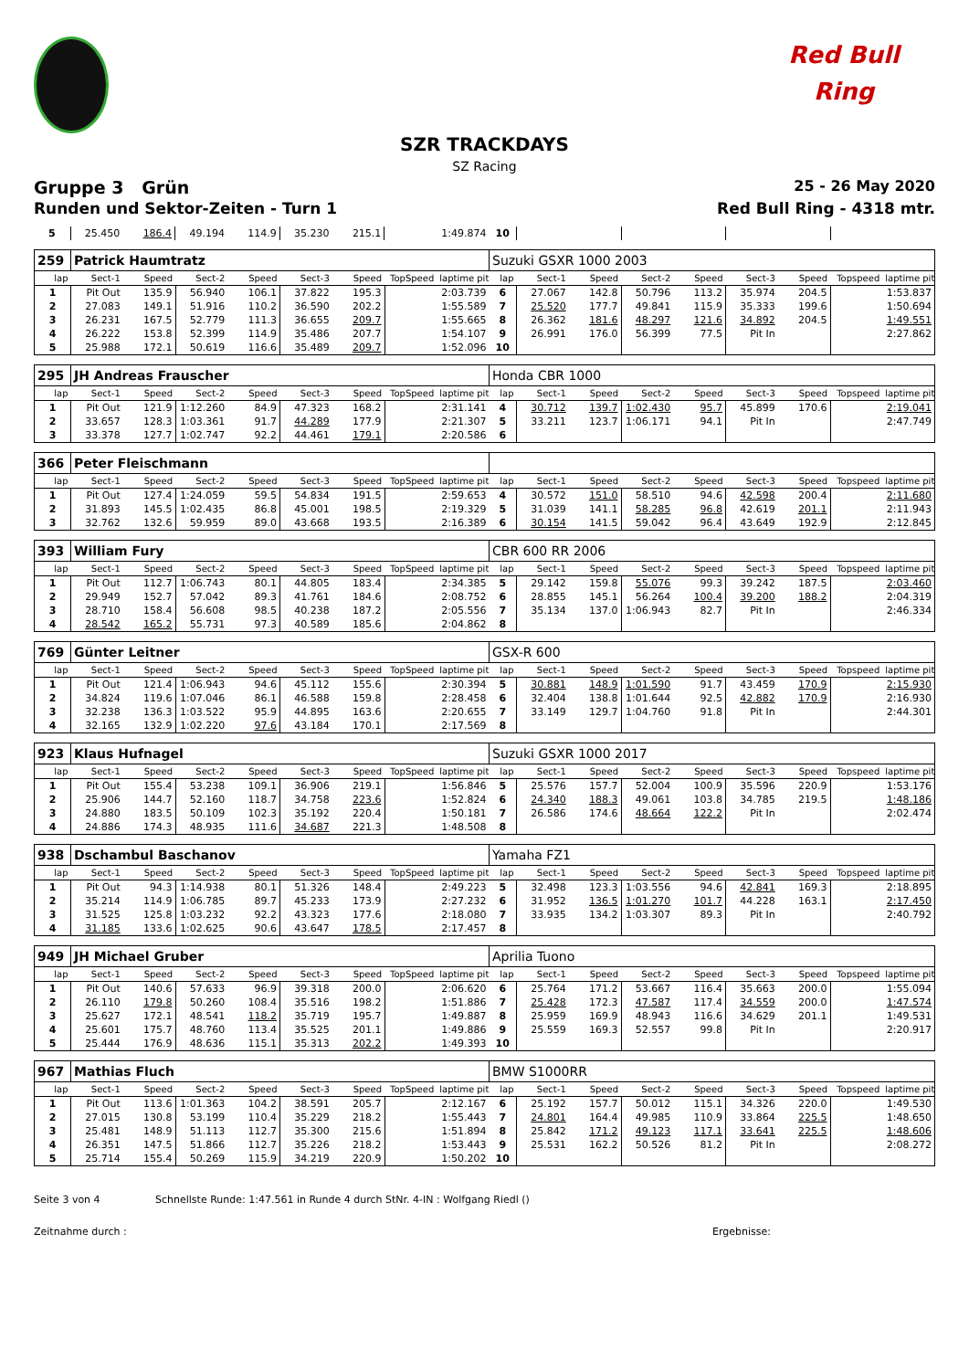Red Bull
Ring
SZR TRACKDAYS
SZ Racing
Gruppe 3 Grün 25 - 26 May 2020
Runden und Sektor-Zeiten - Turn 1 Red Bull Ring - 4318 mtr.
| 5 | 25.450 | 186.4 | 49.194 | 114.9 | 35.230 | 215.1 | | 1:49.874 | 10 | | | | | | | | |
| 259 | Patrick Haumtratz | | | | | | | | Suzuki GSXR 1000 2003 | | | | | | | | |
| lap | Sect-1 | Speed | Sect-2 | Speed | Sect-3 | Speed | TopSpeed | laptime pit | lap | Sect-1 | Speed | Sect-2 | Speed | Sect-3 | Speed | Topspeed | laptime pit |
| 1 | Pit Out | 135.9 | 56.940 | 106.1 | 37.822 | 195.3 | | 2:03.739 | 6 | 27.067 | 142.8 | 50.796 | 113.2 | 35.974 | 204.5 | | 1:53.837 |
| 2 | 27.083 | 149.1 | 51.916 | 110.2 | 36.590 | 202.2 | | 1:55.589 | 7 | 25.520 | 177.7 | 49.841 | 115.9 | 35.333 | 199.6 | | 1:50.694 |
| 3 | 26.231 | 167.5 | 52.779 | 111.3 | 36.655 | 209.7 | | 1:55.665 | 8 | 26.362 | 181.6 | 48.297 | 121.6 | 34.892 | 204.5 | | 1:49.551 |
| 4 | 26.222 | 153.8 | 52.399 | 114.9 | 35.486 | 207.7 | | 1:54.107 | 9 | 26.991 | 176.0 | 56.399 | 77.5 | Pit In | | | 2:27.862 |
| 5 | 25.988 | 172.1 | 50.619 | 116.6 | 35.489 | 209.7 | | 1:52.096 | 10 | | | | | | | | |
| 295 | JH Andreas Frauscher | | | | | | | | Honda CBR 1000 | | | | | | | | |
| lap | Sect-1 | Speed | Sect-2 | Speed | Sect-3 | Speed | TopSpeed | laptime pit | lap | Sect-1 | Speed | Sect-2 | Speed | Sect-3 | Speed | Topspeed | laptime pit |
| 1 | Pit Out | 121.9 | 1:12.260 | 84.9 | 47.323 | 168.2 | | 2:31.141 | 4 | 30.712 | 139.7 | 1:02.430 | 95.7 | 45.899 | 170.6 | | 2:19.041 |
| 2 | 33.657 | 128.3 | 1:03.361 | 91.7 | 44.289 | 177.9 | | 2:21.307 | 5 | 33.211 | 123.7 | 1:06.171 | 94.1 | Pit In | | | 2:47.749 |
| 3 | 33.378 | 127.7 | 1:02.747 | 92.2 | 44.461 | 179.1 | | 2:20.586 | 6 | | | | | | | | |
| 366 | Peter Fleischmann | | | | | | | | | | | | | | | | |
| lap | Sect-1 | Speed | Sect-2 | Speed | Sect-3 | Speed | TopSpeed | laptime pit | lap | Sect-1 | Speed | Sect-2 | Speed | Sect-3 | Speed | Topspeed | laptime pit |
| 1 | Pit Out | 127.4 | 1:24.059 | 59.5 | 54.834 | 191.5 | | 2:59.653 | 4 | 30.572 | 151.0 | 58.510 | 94.6 | 42.598 | 200.4 | | 2:11.680 |
| 2 | 31.893 | 145.5 | 1:02.435 | 86.8 | 45.001 | 198.5 | | 2:19.329 | 5 | 31.039 | 141.1 | 58.285 | 96.8 | 42.619 | 201.1 | | 2:11.943 |
| 3 | 32.762 | 132.6 | 59.959 | 89.0 | 43.668 | 193.5 | | 2:16.389 | 6 | 30.154 | 141.5 | 59.042 | 96.4 | 43.649 | 192.9 | | 2:12.845 |
| 393 | William Fury | | | | | | | | CBR 600 RR 2006 | | | | | | | | |
| lap | Sect-1 | Speed | Sect-2 | Speed | Sect-3 | Speed | TopSpeed | laptime pit | lap | Sect-1 | Speed | Sect-2 | Speed | Sect-3 | Speed | Topspeed | laptime pit |
| 1 | Pit Out | 112.7 | 1:06.743 | 80.1 | 44.805 | 183.4 | | 2:34.385 | 5 | 29.142 | 159.8 | 55.076 | 99.3 | 39.242 | 187.5 | | 2:03.460 |
| 2 | 29.949 | 152.7 | 57.042 | 89.3 | 41.761 | 184.6 | | 2:08.752 | 6 | 28.855 | 145.1 | 56.264 | 100.4 | 39.200 | 188.2 | | 2:04.319 |
| 3 | 28.710 | 158.4 | 56.608 | 98.5 | 40.238 | 187.2 | | 2:05.556 | 7 | 35.134 | 137.0 | 1:06.943 | 82.7 | Pit In | | | 2:46.334 |
| 4 | 28.542 | 165.2 | 55.731 | 97.3 | 40.589 | 185.6 | | 2:04.862 | 8 | | | | | | | | |
| 769 | Günter Leitner | | | | | | | | GSX-R 600 | | | | | | | | |
| lap | Sect-1 | Speed | Sect-2 | Speed | Sect-3 | Speed | TopSpeed | laptime pit | lap | Sect-1 | Speed | Sect-2 | Speed | Sect-3 | Speed | Topspeed | laptime pit |
| 1 | Pit Out | 121.4 | 1:06.943 | 94.6 | 45.112 | 155.6 | | 2:30.394 | 5 | 30.881 | 148.9 | 1:01.590 | 91.7 | 43.459 | 170.9 | | 2:15.930 |
| 2 | 34.824 | 119.6 | 1:07.046 | 86.1 | 46.588 | 159.8 | | 2:28.458 | 6 | 32.404 | 138.8 | 1:01.644 | 92.5 | 42.882 | 170.9 | | 2:16.930 |
| 3 | 32.238 | 136.3 | 1:03.522 | 95.9 | 44.895 | 163.6 | | 2:20.655 | 7 | 33.149 | 129.7 | 1:04.760 | 91.8 | Pit In | | | 2:44.301 |
| 4 | 32.165 | 132.9 | 1:02.220 | 97.6 | 43.184 | 170.1 | | 2:17.569 | 8 | | | | | | | | |
| 923 | Klaus Hufnagel | | | | | | | | Suzuki GSXR 1000 2017 | | | | | | | | |
| lap | Sect-1 | Speed | Sect-2 | Speed | Sect-3 | Speed | TopSpeed | laptime pit | lap | Sect-1 | Speed | Sect-2 | Speed | Sect-3 | Speed | Topspeed | laptime pit |
| 1 | Pit Out | 155.4 | 53.238 | 109.1 | 36.906 | 219.1 | | 1:56.846 | 5 | 25.576 | 157.7 | 52.004 | 100.9 | 35.596 | 220.9 | | 1:53.176 |
| 2 | 25.906 | 144.7 | 52.160 | 118.7 | 34.758 | 223.6 | | 1:52.824 | 6 | 24.340 | 188.3 | 49.061 | 103.8 | 34.785 | 219.5 | | 1:48.186 |
| 3 | 24.880 | 183.5 | 50.109 | 102.3 | 35.192 | 220.4 | | 1:50.181 | 7 | 26.586 | 174.6 | 48.664 | 122.2 | Pit In | | | 2:02.474 |
| 4 | 24.886 | 174.3 | 48.935 | 111.6 | 34.687 | 221.3 | | 1:48.508 | 8 | | | | | | | | |
| 938 | Dschambul Baschanov | | | | | | | | Yamaha FZ1 | | | | | | | | |
| lap | Sect-1 | Speed | Sect-2 | Speed | Sect-3 | Speed | TopSpeed | laptime pit | lap | Sect-1 | Speed | Sect-2 | Speed | Sect-3 | Speed | Topspeed | laptime pit |
| 1 | Pit Out | 94.3 | 1:14.938 | 80.1 | 51.326 | 148.4 | | 2:49.223 | 5 | 32.498 | 123.3 | 1:03.556 | 94.6 | 42.841 | 169.3 | | 2:18.895 |
| 2 | 35.214 | 114.9 | 1:06.785 | 89.7 | 45.233 | 173.9 | | 2:27.232 | 6 | 31.952 | 136.5 | 1:01.270 | 101.7 | 44.228 | 163.1 | | 2:17.450 |
| 3 | 31.525 | 125.8 | 1:03.232 | 92.2 | 43.323 | 177.6 | | 2:18.080 | 7 | 33.935 | 134.2 | 1:03.307 | 89.3 | Pit In | | | 2:40.792 |
| 4 | 31.185 | 133.6 | 1:02.625 | 90.6 | 43.647 | 178.5 | | 2:17.457 | 8 | | | | | | | | |
| 949 | JH Michael Gruber | | | | | | | | Aprilia Tuono | | | | | | | | |
| lap | Sect-1 | Speed | Sect-2 | Speed | Sect-3 | Speed | TopSpeed | laptime pit | lap | Sect-1 | Speed | Sect-2 | Speed | Sect-3 | Speed | Topspeed | laptime pit |
| 1 | Pit Out | 140.6 | 57.633 | 96.9 | 39.318 | 200.0 | | 2:06.620 | 6 | 25.764 | 171.2 | 53.667 | 116.4 | 35.663 | 200.0 | | 1:55.094 |
| 2 | 26.110 | 179.8 | 50.260 | 108.4 | 35.516 | 198.2 | | 1:51.886 | 7 | 25.428 | 172.3 | 47.587 | 117.4 | 34.559 | 200.0 | | 1:47.574 |
| 3 | 25.627 | 172.1 | 48.541 | 118.2 | 35.719 | 195.7 | | 1:49.887 | 8 | 25.959 | 169.9 | 48.943 | 116.6 | 34.629 | 201.1 | | 1:49.531 |
| 4 | 25.601 | 175.7 | 48.760 | 113.4 | 35.525 | 201.1 | | 1:49.886 | 9 | 25.559 | 169.3 | 52.557 | 99.8 | Pit In | | | 2:20.917 |
| 5 | 25.444 | 176.9 | 48.636 | 115.1 | 35.313 | 202.2 | | 1:49.393 | 10 | | | | | | | | |
| 967 | Mathias Fluch | | | | | | | | BMW S1000RR | | | | | | | | |
| lap | Sect-1 | Speed | Sect-2 | Speed | Sect-3 | Speed | TopSpeed | laptime pit | lap | Sect-1 | Speed | Sect-2 | Speed | Sect-3 | Speed | Topspeed | laptime pit |
| 1 | Pit Out | 113.6 | 1:01.363 | 104.2 | 38.591 | 205.7 | | 2:12.167 | 6 | 25.192 | 157.7 | 50.012 | 115.1 | 34.326 | 220.0 | | 1:49.530 |
| 2 | 27.015 | 130.8 | 53.199 | 110.4 | 35.229 | 218.2 | | 1:55.443 | 7 | 24.801 | 164.4 | 49.985 | 110.9 | 33.864 | 225.5 | | 1:48.650 |
| 3 | 25.481 | 148.9 | 51.113 | 112.7 | 35.300 | 215.6 | | 1:51.894 | 8 | 25.842 | 171.2 | 49.123 | 117.1 | 33.641 | 225.5 | | 1:48.606 |
| 4 | 26.351 | 147.5 | 51.866 | 112.7 | 35.226 | 218.2 | | 1:53.443 | 9 | 25.531 | 162.2 | 50.526 | 81.2 | Pit In | | | 2:08.272 |
| 5 | 25.714 | 155.4 | 50.269 | 115.9 | 34.219 | 220.9 | | 1:50.202 | 10 | | | | | | | | |
Seite 3 von 4 Schnellste Runde: 1:47.561 in Runde 4 durch StNr. 4-IN : Wolfgang Riedl ()
Zeitnahme durch : Ergebnisse: